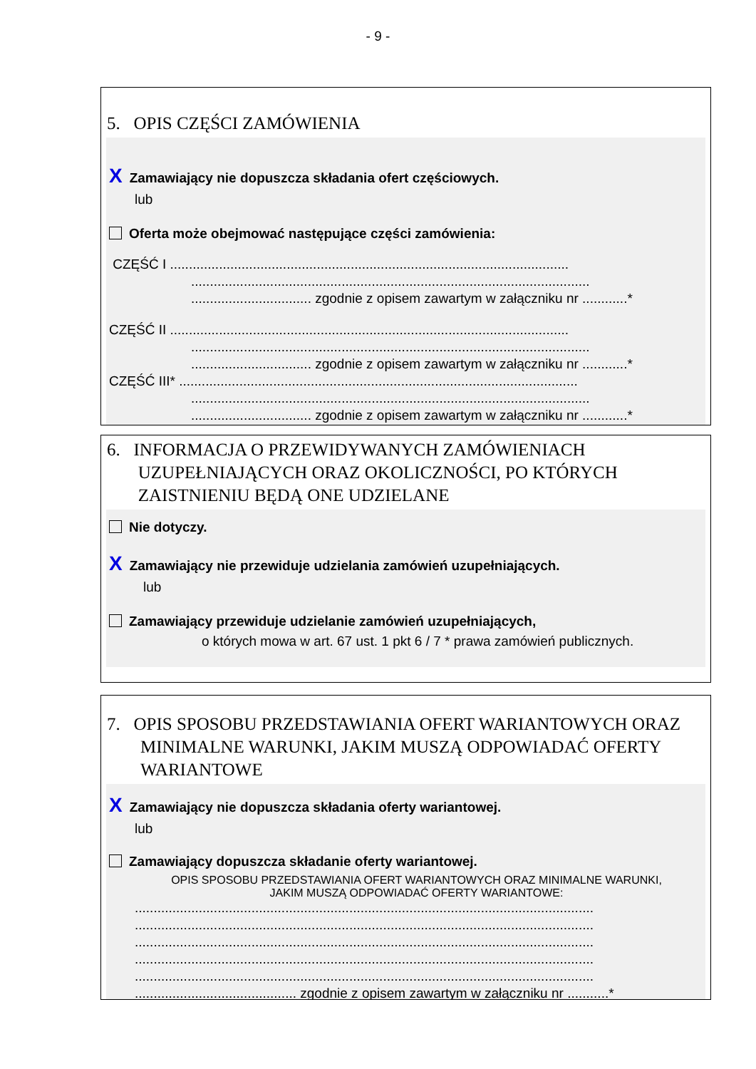- 9 -
5. OPIS CZĘŚCI ZAMÓWIENIA
X Zamawiający nie dopuszcza składania ofert częściowych.
lub
Oferta może obejmować następujące części zamówienia:
CZĘŚĆ I ..........................................................................................................
..........................................................................................................
................................ zgodnie z opisem zawartym w załączniku nr ............*
CZĘŚĆ II ..........................................................................................................
..........................................................................................................
................................ zgodnie z opisem zawartym w załączniku nr ............*
CZĘŚĆ III* ..........................................................................................................
..........................................................................................................
................................ zgodnie z opisem zawartym w załączniku nr ............*
6. INFORMACJA O PRZEWIDYWANYCH ZAMÓWIENIACH
UZUPEŁNIAJĄCYCH ORAZ OKOLICZNOŚCI, PO KTÓRYCH
ZAISTNIENIU BĘDĄ ONE UDZIELANE
Nie dotyczy.
X Zamawiający nie przewiduje udzielania zamówień uzupełniających.
lub
Zamawiający przewiduje udzielanie zamówień uzupełniających,
o których mowa w art. 67 ust. 1 pkt 6 / 7 * prawa zamówień publicznych.
7. OPIS SPOSOBU PRZEDSTAWIANIA OFERT WARIANTOWYCH ORAZ MINIMALNE WARUNKI, JAKIM MUSZĄ ODPOWIADAĆ OFERTY WARIANTOWE
X Zamawiający nie dopuszcza składania oferty wariantowej.
lub
Zamawiający dopuszcza składanie oferty wariantowej.
OPIS SPOSOBU PRZEDSTAWIANIA OFERT WARIANTOWYCH ORAZ MINIMALNE WARUNKI,
JAKIM MUSZĄ ODPOWIADAĆ OFERTY WARIANTOWE:
..........................................................................................................................
..........................................................................................................................
..........................................................................................................................
..........................................................................................................................
..........................................................................................................................
........................................... zgodnie z opisem zawartym w załączniku nr ...........*